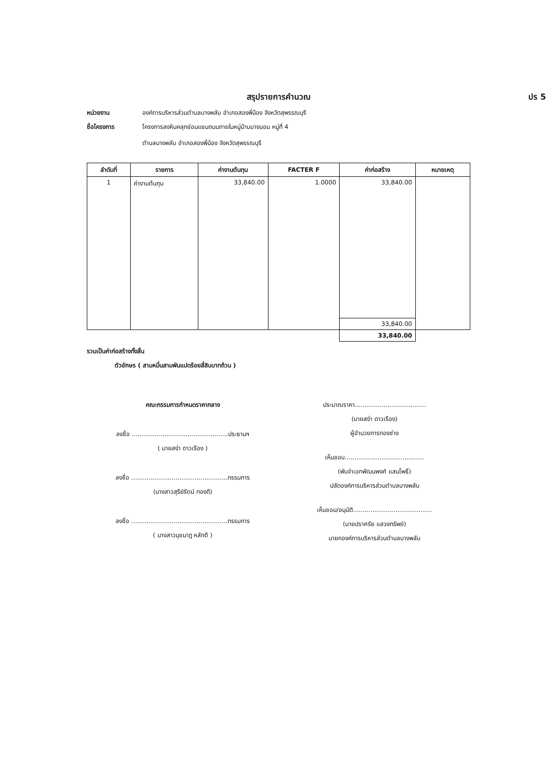สรุปรายการคำนวณ ปร 5
หน่วยงาน องค์การบริหารส่วนตำบลบางพลับ อำเภอสองพี่น้อง จังหวัดสุพรรณบุรี
ชื่อโครงการ โครงการลงหินคลุกซ่อมแซมถนนภายในหมู่บ้านบางบอน หมู่ที่ 4
ตำบลบางพลับ อำเภอสองพี่น้อง จังหวัดสุพรรณบุรี
| ลำดับที่ | รายการ | ค่างานต้นทุน | FACTER F | ค่าก่อสร้าง | หมายเหตุ |
| --- | --- | --- | --- | --- | --- |
| 1 | ค่างานต้นทุน | 33,840.00 | 1.0000 | 33,840.00 | |
| | | | | 33,840.00 | |
| | | | | 33,840.00 | |
รวมเป็นค่าก่อสร้างทั้งสิ้น
ตัวอักษร ( สามหมื่นสามพันแปดร้อยสี่สิบบาทถ้วน )
คณะกรรมการกำหนดราคากลาง
ลงชื่อ ..................................................ประธานฯ
( นายสง่า ดาวเรือง )
ลงชื่อ ..................................................กรรมการ
(นางสาวสุรีย์รัตน์ ทองดี)
ลงชื่อ ..................................................กรรมการ
( นางสาวนุชนาฎ หลักดี )
ประมาณราคา.....................................
(นายสง่า ดาวเรือง)
ผู้อำนวยการกองช่าง
เห็นชอบ.........................................
(พันจ่าเอกพัฒนพงศ์ แสนโพธิ์)
ปลัดองค์การบริหารส่วนตำบลบางพลับ
เห็นชอบ/อนุมัติ.........................................
(นายปราศรัย แสวงทรัพย์)
นายกองค์การบริหารส่วนตำบลบางพลับ